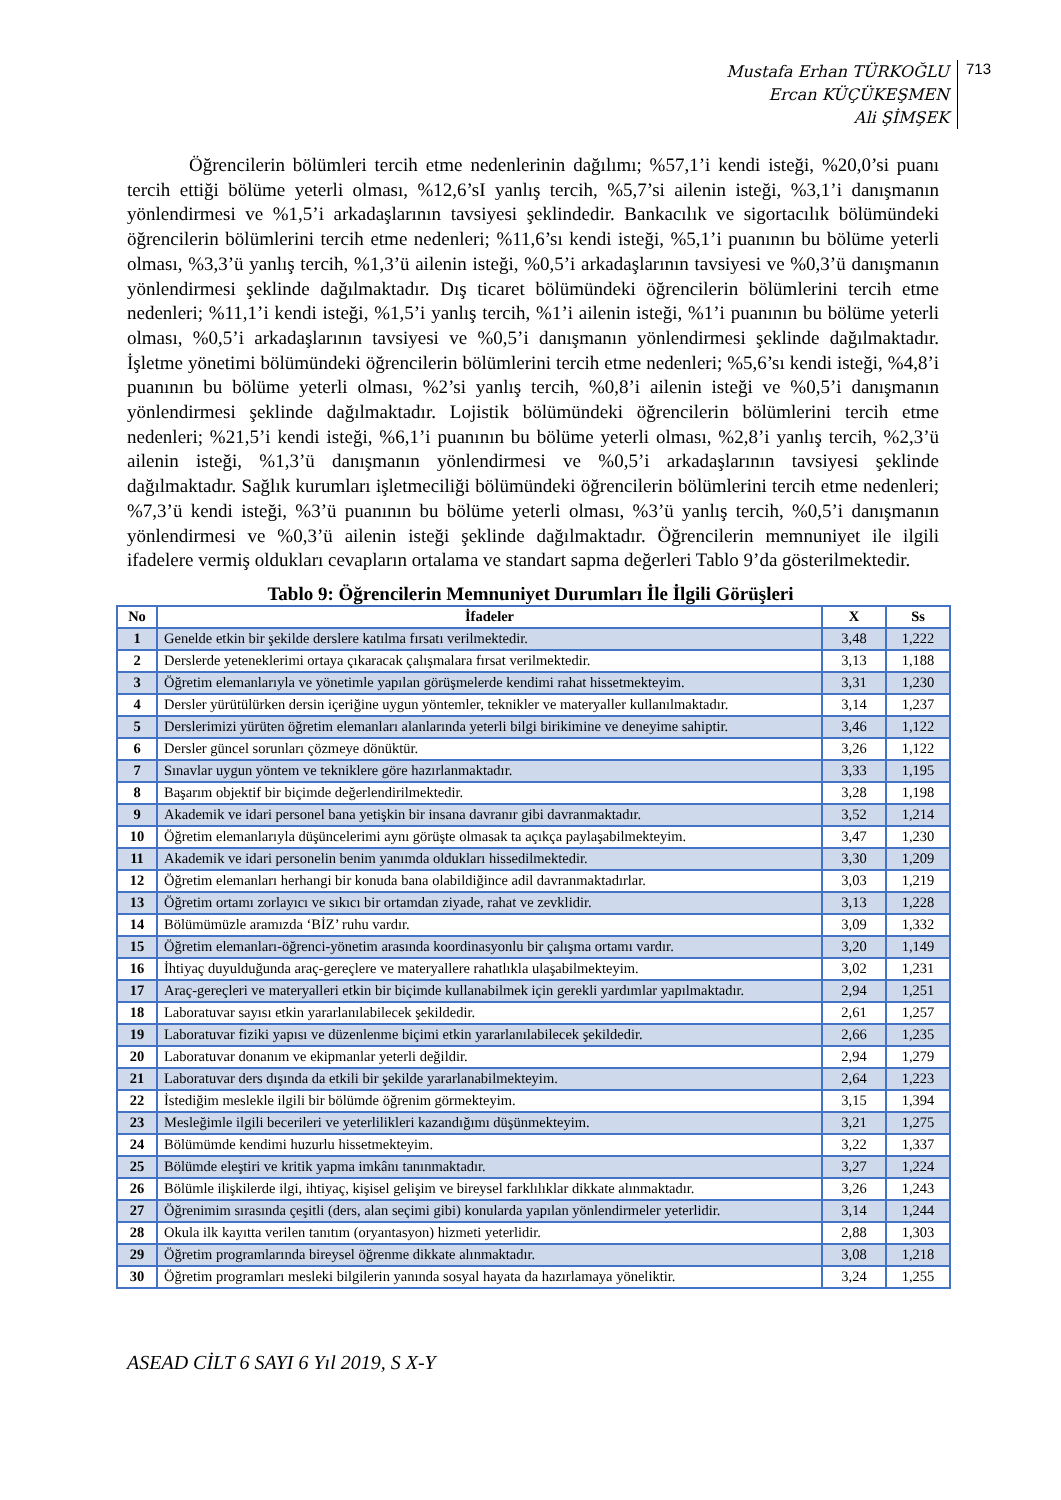Mustafa Erhan TÜRKOĞLU
Ercan KÜÇÜKEŞMEN
Ali ŞİMŞEK
713
Öğrencilerin bölümleri tercih etme nedenlerinin dağılımı; %57,1’i kendi isteği, %20,0’si puanı tercih ettiği bölüme yeterli olması, %12,6’sI yanlış tercih, %5,7’si ailenin isteği, %3,1’i danışmanın yönlendirmesi ve %1,5’i arkadaşlarının tavsiyesi şeklindedir. Bankacılık ve sigortacılık bölümündeki öğrencilerin bölümlerini tercih etme nedenleri; %11,6’sı kendi isteği, %5,1’i puanının bu bölüme yeterli olması, %3,3’ü yanlış tercih, %1,3’ü ailenin isteği, %0,5’i arkadaşlarının tavsiyesi ve %0,3’ü danışmanın yönlendirmesi şeklinde dağılmaktadır. Dış ticaret bölümündeki öğrencilerin bölümlerini tercih etme nedenleri; %11,1’i kendi isteği, %1,5’i yanlış tercih, %1’i ailenin isteği, %1’i puanının bu bölüme yeterli olması, %0,5’i arkadaşlarının tavsiyesi ve %0,5’i danışmanın yönlendirmesi şeklinde dağılmaktadır. İşletme yönetimi bölümündeki öğrencilerin bölümlerini tercih etme nedenleri; %5,6’sı kendi isteği, %4,8’i puanının bu bölüme yeterli olması, %2’si yanlış tercih, %0,8’i ailenin isteği ve %0,5’i danışmanın yönlendirmesi şeklinde dağılmaktadır. Lojistik bölümündeki öğrencilerin bölümlerini tercih etme nedenleri; %21,5’i kendi isteği, %6,1’i puanının bu bölüme yeterli olması, %2,8’i yanlış tercih, %2,3’ü ailenin isteği, %1,3’ü danışmanın yönlendirmesi ve %0,5’i arkadaşlarının tavsiyesi şeklinde dağılmaktadır. Sağlık kurumları işletmeciliği bölümündeki öğrencilerin bölümlerini tercih etme nedenleri; %7,3’ü kendi isteği, %3’ü puanının bu bölüme yeterli olması, %3’ü yanlış tercih, %0,5’i danışmanın yönlendirmesi ve %0,3’ü ailenin isteği şeklinde dağılmaktadır. Öğrencilerin memnuniyet ile ilgili ifadelere vermiş oldukları cevapların ortalama ve standart sapma değerleri Tablo 9’da gösterilmektedir.
Tablo 9: Öğrencilerin Memnuniyet Durumları İle İlgili Görüşleri
| No | İfadeler | X | Ss |
| --- | --- | --- | --- |
| 1 | Genelde etkin bir şekilde derslere katılma fırsatı verilmektedir. | 3,48 | 1,222 |
| 2 | Derslerde yeteneklerimi ortaya çıkaracak çalışmalara fırsat verilmektedir. | 3,13 | 1,188 |
| 3 | Öğretim elemanlarıyla ve yönetimle yapılan görüşmelerde kendimi rahat hissetmekteyim. | 3,31 | 1,230 |
| 4 | Dersler yürütülürken dersin içeriğine uygun yöntemler, teknikler ve materyaller kullanılmaktadır. | 3,14 | 1,237 |
| 5 | Derslerimizi yürüten öğretim elemanları alanlarında yeterli bilgi birikimine ve deneyime sahiptir. | 3,46 | 1,122 |
| 6 | Dersler güncel sorunları çözmeye dönüktür. | 3,26 | 1,122 |
| 7 | Sınavlar uygun yöntem ve tekniklere göre hazırlanmaktadır. | 3,33 | 1,195 |
| 8 | Başarım objektif bir biçimde değerlendirilmektedir. | 3,28 | 1,198 |
| 9 | Akademik ve idari personel bana yetişkin bir insana davranır gibi davranmaktadır. | 3,52 | 1,214 |
| 10 | Öğretim elemanlarıyla düşüncelerimi aynı görüşte olmasak ta açıkça paylaşabilmekteyim. | 3,47 | 1,230 |
| 11 | Akademik ve idari personelin benim yanımda oldukları hissedilmektedir. | 3,30 | 1,209 |
| 12 | Öğretim elemanları herhangi bir konuda bana olabildiğince adil davranmaktadırlar. | 3,03 | 1,219 |
| 13 | Öğretim ortamı zorlayıcı ve sıkıcı bir ortamdan ziyade, rahat ve zevklidir. | 3,13 | 1,228 |
| 14 | Bölümümüzle aramızda ‘BİZ’ ruhu vardır. | 3,09 | 1,332 |
| 15 | Öğretim elemanları-öğrenci-yönetim arasında koordinasyonlu bir çalışma ortamı vardır. | 3,20 | 1,149 |
| 16 | İhtiyaç duyulduğunda araç-gereçlere ve materyallere rahatlıkla ulaşabilmekteyim. | 3,02 | 1,231 |
| 17 | Araç-gereçleri ve materyalleri etkin bir biçimde kullanabilmek için gerekli yardımlar yapılmaktadır. | 2,94 | 1,251 |
| 18 | Laboratuvar sayısı etkin yararlanılabilecek şekildedir. | 2,61 | 1,257 |
| 19 | Laboratuvar fiziki yapısı ve düzenlenme biçimi etkin yararlanılabilecek şekildedir. | 2,66 | 1,235 |
| 20 | Laboratuvar donanım ve ekipmanlar yeterli değildir. | 2,94 | 1,279 |
| 21 | Laboratuvar ders dışında da etkili bir şekilde yararlanabilmekteyim. | 2,64 | 1,223 |
| 22 | İstediğim meslekle ilgili bir bölümde öğrenim görmekteyim. | 3,15 | 1,394 |
| 23 | Mesleğimle ilgili becerileri ve yeterlilikleri kazandığımı düşünmekteyim. | 3,21 | 1,275 |
| 24 | Bölümümde kendimi huzurlu hissetmekteyim. | 3,22 | 1,337 |
| 25 | Bölümde eleştiri ve kritik yapma imkânı tanınmaktadır. | 3,27 | 1,224 |
| 26 | Bölümle ilişkilerde ilgi, ihtiyaç, kişisel gelişim ve bireysel farklılıklar dikkate alınmaktadır. | 3,26 | 1,243 |
| 27 | Öğrenimim sırasında çeşitli (ders, alan seçimi gibi) konularda yapılan yönlendirmeler yeterlidir. | 3,14 | 1,244 |
| 28 | Okula ilk kayıtta verilen tanıtım (oryantasyon) hizmeti yeterlidir. | 2,88 | 1,303 |
| 29 | Öğretim programlarında bireysel öğrenme dikkate alınmaktadır. | 3,08 | 1,218 |
| 30 | Öğretim programları mesleki bilgilerin yanında sosyal hayata da hazırlamaya yöneliktir. | 3,24 | 1,255 |
ASEAD CİLT 6 SAYI 6 Yıl 2019, S X-Y